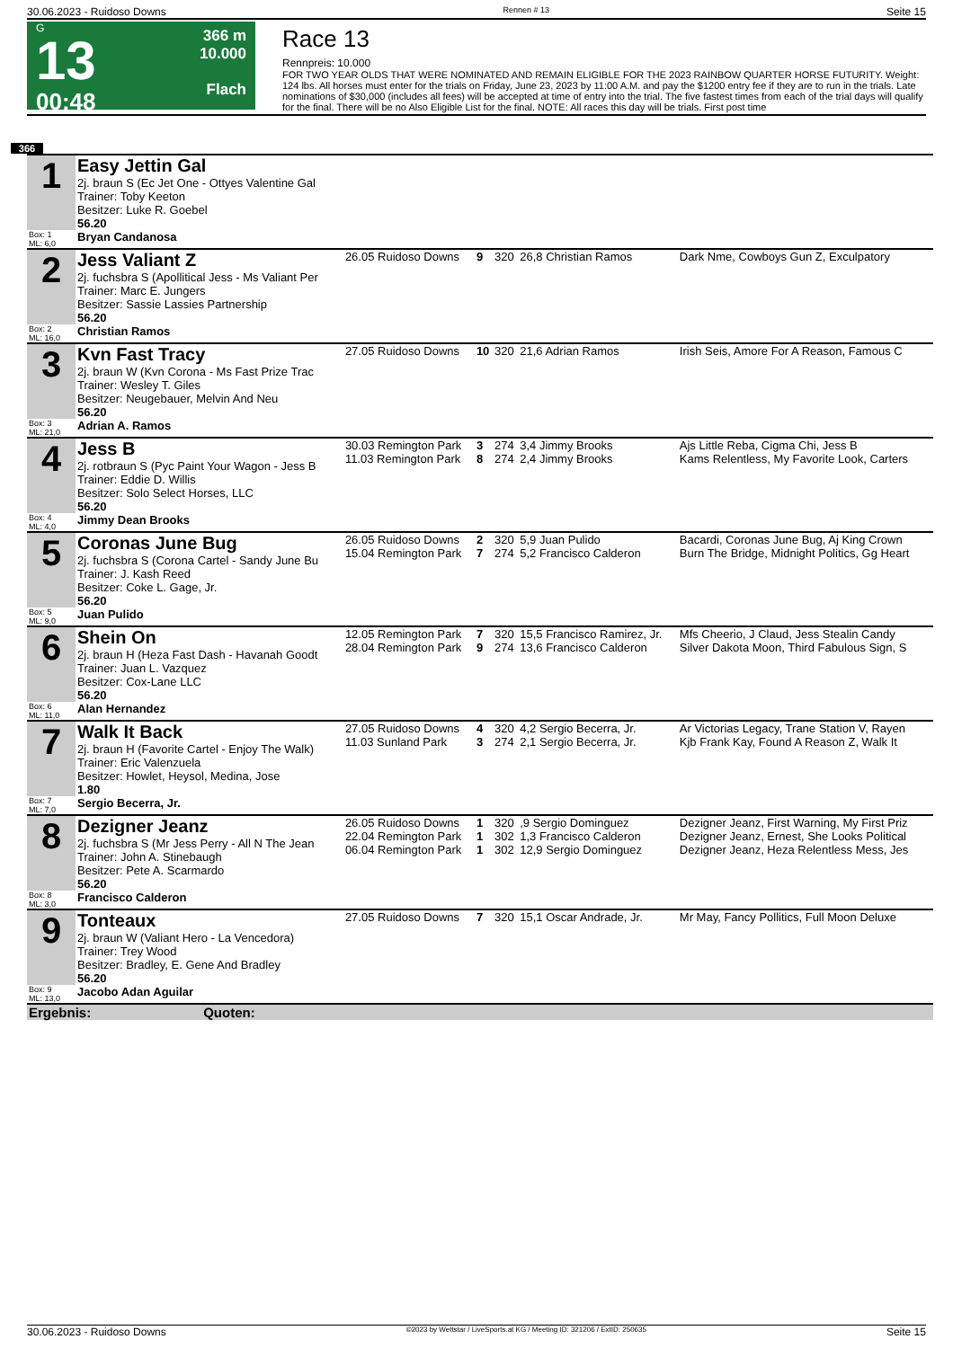30.06.2023 - Ruidoso Downs Rennen # 13 Seite 15
G
13
00:48
366 m
10.000
Flach
Race 13
Rennpreis: 10.000
FOR TWO YEAR OLDS THAT WERE NOMINATED AND REMAIN ELIGIBLE FOR THE 2023 RAINBOW QUARTER HORSE FUTURITY. Weight: 124 lbs. All horses must enter for the trials on Friday, June 23, 2023 by 11:00 A.M. and pay the $1200 entry fee if they are to run in the trials. Late nominations of $30,000 (includes all fees) will be accepted at time of entry into the trial. The five fastest times from each of the trial days will qualify for the final. There will be no Also Eligible List for the final. NOTE: All races this day will be trials. First post time
366
| 1 | Easy Jettin Gal 2j. braun S (Ec Jet One - Ottyes Valentine Gal Trainer: Toby Keeton Besitzer: Luke R. Goebel | | | | | |
| | 56.20 | | | | | |
| Box: 1 ML: 6,0 | Bryan Candanosa | | | | | |
| 2 | Jess Valiant Z 2j. fuchsbra S (Apollitical Jess - Ms Valiant Per Trainer: Marc E. Jungers Besitzer: Sassie Lassies Partnership 56.20 | 26.05 Ruidoso Downs | 9 | 320 | 26,8 Christian Ramos | Dark Nme, Cowboys Gun Z, Exculpatory |
| Box: 2 ML: 16,0 | Christian Ramos | | | | | |
| 3 | Kvn Fast Tracy 2j. braun W (Kvn Corona - Ms Fast Prize Trac Trainer: Wesley T. Giles Besitzer: Neugebauer, Melvin And Neu 56.20 | 27.05 Ruidoso Downs | 10 | 320 | 21,6 Adrian Ramos | Irish Seis, Amore For A Reason, Famous C |
| Box: 3 ML: 21,0 | Adrian A. Ramos | | | | | |
| 4 | Jess B 2j. rotbraun S (Pyc Paint Your Wagon - Jess B Trainer: Eddie D. Willis Besitzer: Solo Select Horses, LLC 56.20 | 30.03 Remington Park 11.03 Remington Park | 3 8 | 274 274 | 3,4 Jimmy Brooks 2,4 Jimmy Brooks | Ajs Little Reba, Cigma Chi, Jess B Kams Relentless, My Favorite Look, Carters |
| Box: 4 ML: 4,0 | Jimmy Dean Brooks | | | | | |
| 5 | Coronas June Bug 2j. fuchsbra S (Corona Cartel - Sandy June Bu Trainer: J. Kash Reed Besitzer: Coke L. Gage, Jr. 56.20 | 26.05 Ruidoso Downs 15.04 Remington Park | 2 7 | 320 274 | 5,9 Juan Pulido 5,2 Francisco Calderon | Bacardi, Coronas June Bug, Aj King Crown Burn The Bridge, Midnight Politics, Gg Heart |
| Box: 5 ML: 9,0 | Juan Pulido | | | | | |
| 6 | Shein On 2j. braun H (Heza Fast Dash - Havanah Goodt Trainer: Juan L. Vazquez Besitzer: Cox-Lane LLC 56.20 | 12.05 Remington Park 28.04 Remington Park | 7 9 | 320 274 | 15,5 Francisco Ramirez, Jr. 13,6 Francisco Calderon | Mfs Cheerio, J Claud, Jess Stealin Candy Silver Dakota Moon, Third Fabulous Sign, S |
| Box: 6 ML: 11,0 | Alan Hernandez | | | | | |
| 7 | Walk It Back 2j. braun H (Favorite Cartel - Enjoy The Walk) Trainer: Eric Valenzuela Besitzer: Howlet, Heysol, Medina, Jose 1.80 | 27.05 Ruidoso Downs 11.03 Sunland Park | 4 3 | 320 274 | 4,2 Sergio Becerra, Jr. 2,1 Sergio Becerra, Jr. | Ar Victorias Legacy, Trane Station V, Rayen Kjb Frank Kay, Found A Reason Z, Walk It |
| Box: 7 ML: 7,0 | Sergio Becerra, Jr. | | | | | |
| 8 | Dezigner Jeanz 2j. fuchsbra S (Mr Jess Perry - All N The Jean Trainer: John A. Stinebaugh Besitzer: Pete A. Scarmardo 56.20 | 26.05 Ruidoso Downs 22.04 Remington Park 06.04 Remington Park | 1 1 1 | 320 302 302 | ,9 Sergio Dominguez 1,3 Francisco Calderon 12,9 Sergio Dominguez | Dezigner Jeanz, First Warning, My First Priz Dezigner Jeanz, Ernest, She Looks Political Dezigner Jeanz, Heza Relentless Mess, Jes |
| Box: 8 ML: 3,0 | Francisco Calderon | | | | | |
| 9 | Tonteaux 2j. braun W (Valiant Hero - La Vencedora) Trainer: Trey Wood Besitzer: Bradley, E. Gene And Bradley 56.20 | 27.05 Ruidoso Downs | 7 | 320 | 15,1 Oscar Andrade, Jr. | Mr May, Fancy Pollitics, Full Moon Deluxe |
| Box: 9 ML: 13,0 | Jacobo Adan Aguilar | | | | | |
| Ergebnis: Quoten: | | | | | | |
30.06.2023 - Ruidoso Downs ©2023 by Wettstar / LiveSports.at KG / Meeting ID: 321206 / ExtID: 250635 Seite 15